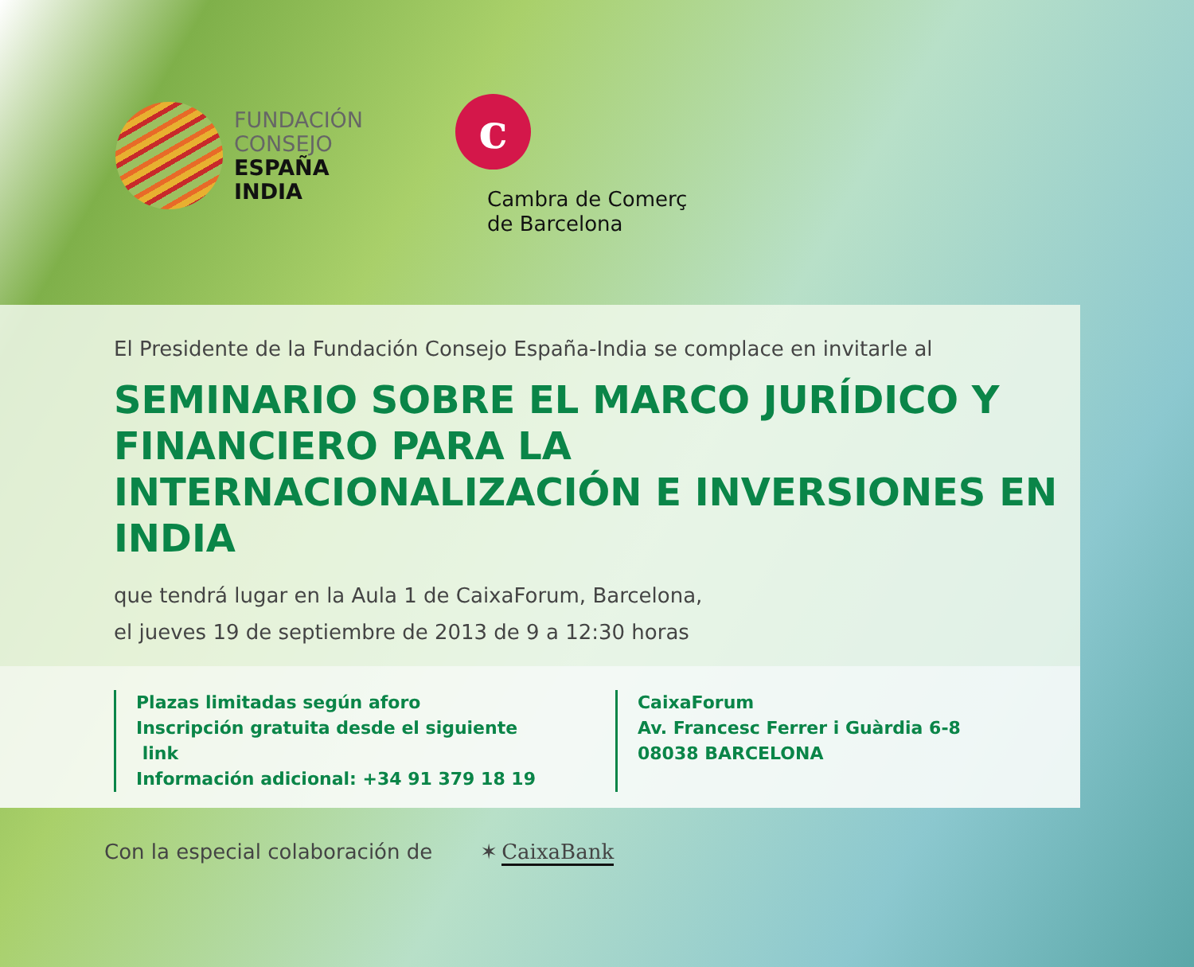FUNDACIÓN
CONSEJO
ESPAÑA
INDIA
c
Cambra de Comerç
de Barcelona
El Presidente de la Fundación Consejo España-India se complace en invitarle al
SEMINARIO SOBRE EL MARCO JURÍDICO Y FINANCIERO PARA LA INTERNACIONALIZACIÓN E INVERSIONES EN INDIA
que tendrá lugar en la Aula 1 de CaixaForum, Barcelona,
el jueves 19 de septiembre de 2013 de 9 a 12:30 horas
Plazas limitadas según aforo
Inscripción gratuita desde el siguiente
link
Información adicional: +34 91 379 18 19
CaixaForum
Av. Francesc Ferrer i Guàrdia 6-8
08038 BARCELONA
Con la especial colaboración de
✶ CaixaBank